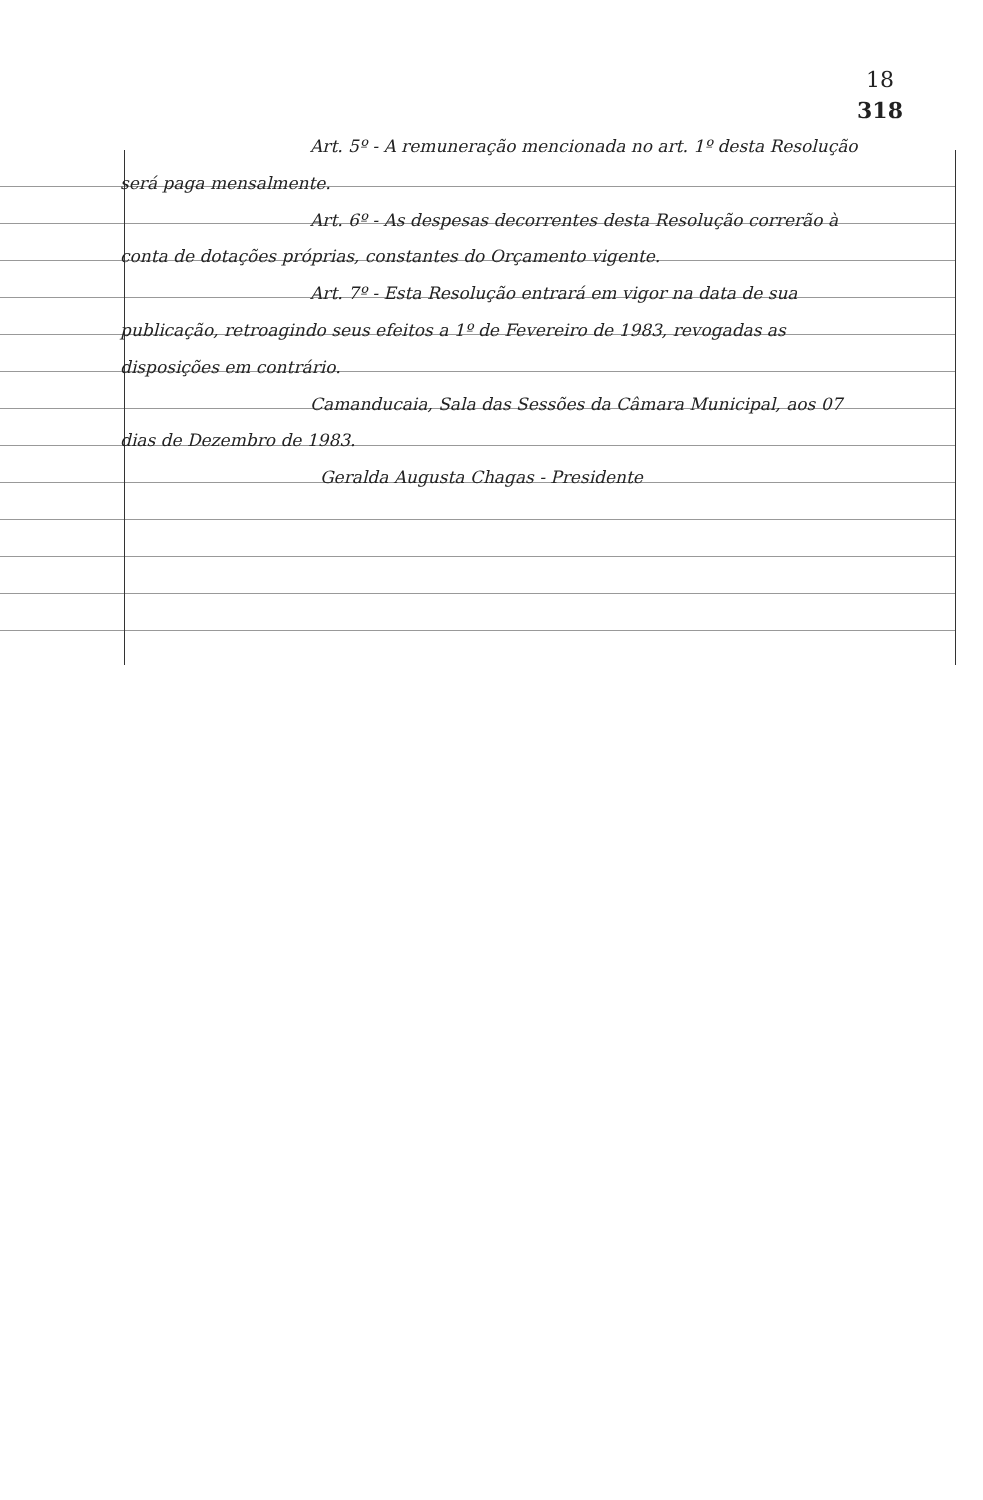18
318
Art. 5º - A remuneração mencionada no art. 1º desta Resolução será paga mensalmente.
Art. 6º - As despesas decorrentes desta Resolução correrão à conta de dotações próprias, constantes do Orçamento vigente.
Art. 7º - Esta Resolução entrará em vigor na data de sua publicação, retroagindo seus efeitos a 1º de Fevereiro de 1983, revogadas as disposições em contrário.
Camanducaia, Sala das Sessões da Câmara Municipal, aos 07 dias de Dezembro de 1983.
Geralda Augusta Chagas - Presidente